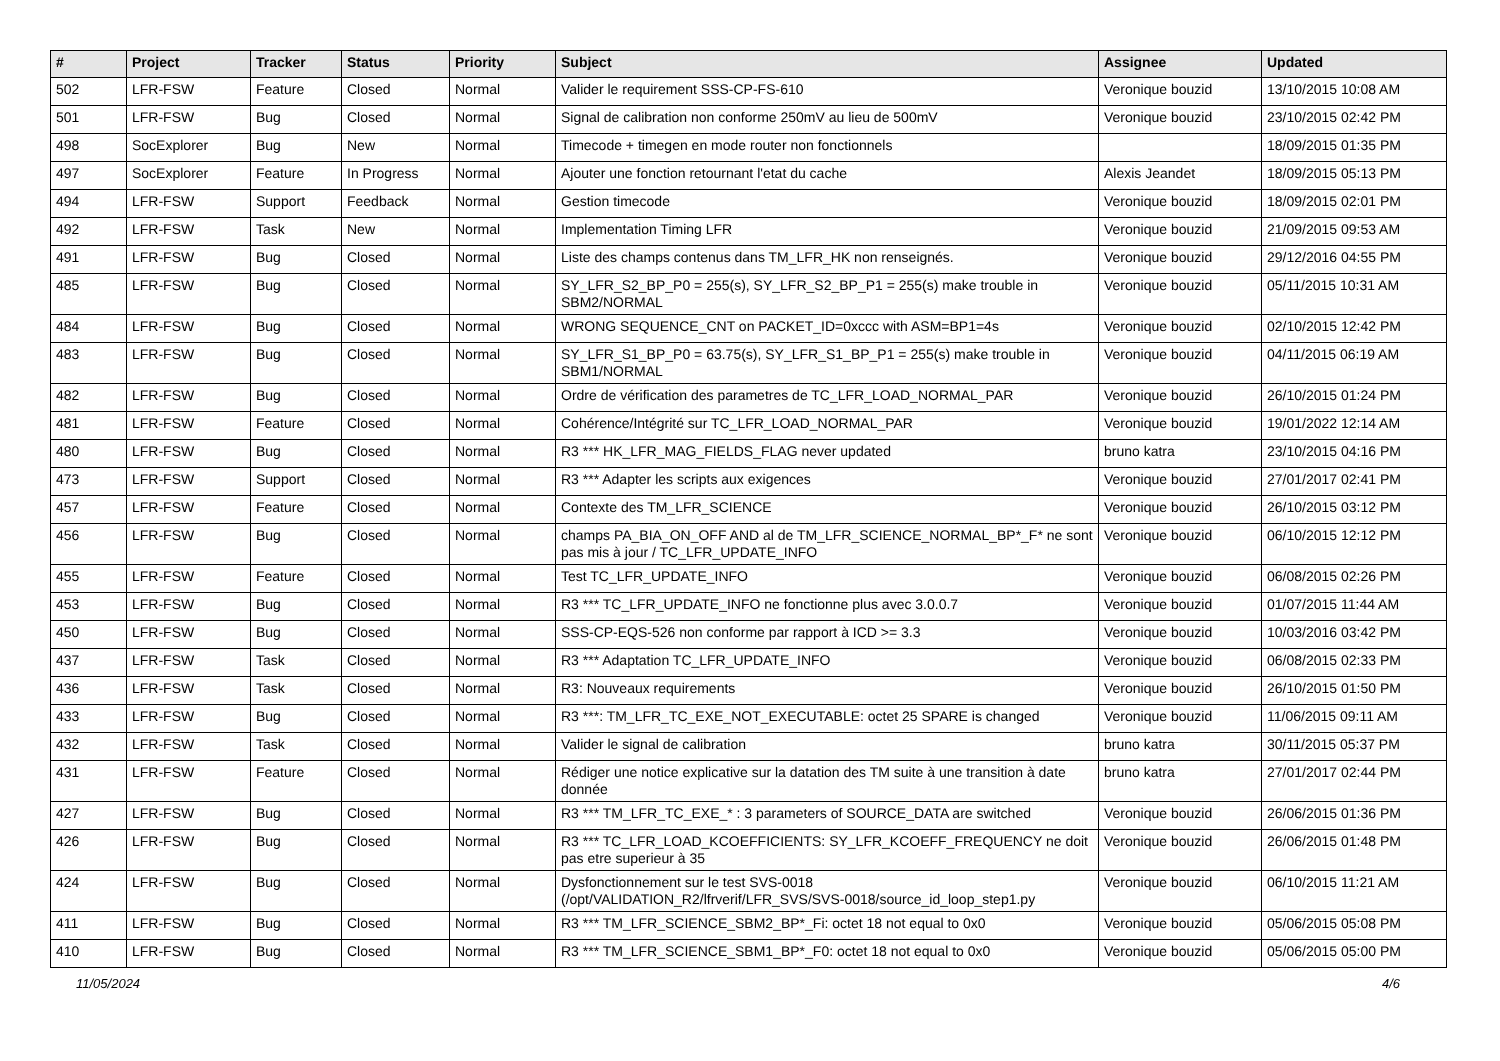| # | Project | Tracker | Status | Priority | Subject | Assignee | Updated |
| --- | --- | --- | --- | --- | --- | --- | --- |
| 502 | LFR-FSW | Feature | Closed | Normal | Valider le requirement SSS-CP-FS-610 | Veronique bouzid | 13/10/2015 10:08 AM |
| 501 | LFR-FSW | Bug | Closed | Normal | Signal de calibration non conforme 250mV au lieu de 500mV | Veronique bouzid | 23/10/2015 02:42 PM |
| 498 | SocExplorer | Bug | New | Normal | Timecode + timegen en mode router non fonctionnels | | 18/09/2015 01:35 PM |
| 497 | SocExplorer | Feature | In Progress | Normal | Ajouter une fonction retournant l'etat du cache | Alexis Jeandet | 18/09/2015 05:13 PM |
| 494 | LFR-FSW | Support | Feedback | Normal | Gestion timecode | Veronique bouzid | 18/09/2015 02:01 PM |
| 492 | LFR-FSW | Task | New | Normal | Implementation Timing LFR | Veronique bouzid | 21/09/2015 09:53 AM |
| 491 | LFR-FSW | Bug | Closed | Normal | Liste des champs contenus dans TM_LFR_HK non renseignés. | Veronique bouzid | 29/12/2016 04:55 PM |
| 485 | LFR-FSW | Bug | Closed | Normal | SY_LFR_S2_BP_P0 = 255(s), SY_LFR_S2_BP_P1 = 255(s) make trouble in SBM2/NORMAL | Veronique bouzid | 05/11/2015 10:31 AM |
| 484 | LFR-FSW | Bug | Closed | Normal | WRONG SEQUENCE_CNT on PACKET_ID=0xccc with ASM=BP1=4s | Veronique bouzid | 02/10/2015 12:42 PM |
| 483 | LFR-FSW | Bug | Closed | Normal | SY_LFR_S1_BP_P0 = 63.75(s), SY_LFR_S1_BP_P1 = 255(s) make trouble in SBM1/NORMAL | Veronique bouzid | 04/11/2015 06:19 AM |
| 482 | LFR-FSW | Bug | Closed | Normal | Ordre de vérification des parametres de TC_LFR_LOAD_NORMAL_PAR | Veronique bouzid | 26/10/2015 01:24 PM |
| 481 | LFR-FSW | Feature | Closed | Normal | Cohérence/Intégrité sur TC_LFR_LOAD_NORMAL_PAR | Veronique bouzid | 19/01/2022 12:14 AM |
| 480 | LFR-FSW | Bug | Closed | Normal | R3 *** HK_LFR_MAG_FIELDS_FLAG never updated | bruno katra | 23/10/2015 04:16 PM |
| 473 | LFR-FSW | Support | Closed | Normal | R3 *** Adapter les scripts aux exigences | Veronique bouzid | 27/01/2017 02:41 PM |
| 457 | LFR-FSW | Feature | Closed | Normal | Contexte des TM_LFR_SCIENCE | Veronique bouzid | 26/10/2015 03:12 PM |
| 456 | LFR-FSW | Bug | Closed | Normal | champs PA_BIA_ON_OFF AND al de TM_LFR_SCIENCE_NORMAL_BP*_F* ne sont pas mis à jour / TC_LFR_UPDATE_INFO | Veronique bouzid | 06/10/2015 12:12 PM |
| 455 | LFR-FSW | Feature | Closed | Normal | Test TC_LFR_UPDATE_INFO | Veronique bouzid | 06/08/2015 02:26 PM |
| 453 | LFR-FSW | Bug | Closed | Normal | R3 *** TC_LFR_UPDATE_INFO ne fonctionne plus avec 3.0.0.7 | Veronique bouzid | 01/07/2015 11:44 AM |
| 450 | LFR-FSW | Bug | Closed | Normal | SSS-CP-EQS-526 non conforme par rapport à ICD >= 3.3 | Veronique bouzid | 10/03/2016 03:42 PM |
| 437 | LFR-FSW | Task | Closed | Normal | R3 *** Adaptation TC_LFR_UPDATE_INFO | Veronique bouzid | 06/08/2015 02:33 PM |
| 436 | LFR-FSW | Task | Closed | Normal | R3: Nouveaux requirements | Veronique bouzid | 26/10/2015 01:50 PM |
| 433 | LFR-FSW | Bug | Closed | Normal | R3 ***: TM_LFR_TC_EXE_NOT_EXECUTABLE: octet 25 SPARE is changed | Veronique bouzid | 11/06/2015 09:11 AM |
| 432 | LFR-FSW | Task | Closed | Normal | Valider le signal de calibration | bruno katra | 30/11/2015 05:37 PM |
| 431 | LFR-FSW | Feature | Closed | Normal | Rédiger une notice explicative sur la datation des TM suite à une transition à date donnée | bruno katra | 27/01/2017 02:44 PM |
| 427 | LFR-FSW | Bug | Closed | Normal | R3 *** TM_LFR_TC_EXE_* : 3 parameters of SOURCE_DATA are switched | Veronique bouzid | 26/06/2015 01:36 PM |
| 426 | LFR-FSW | Bug | Closed | Normal | R3 *** TC_LFR_LOAD_KCOEFFICIENTS: SY_LFR_KCOEFF_FREQUENCY ne doit pas etre superieur à 35 | Veronique bouzid | 26/06/2015 01:48 PM |
| 424 | LFR-FSW | Bug | Closed | Normal | Dysfonctionnement sur le test SVS-0018 (/opt/VALIDATION_R2/lfrverif/LFR_SVS/SVS-0018/source_id_loop_step1.py | Veronique bouzid | 06/10/2015 11:21 AM |
| 411 | LFR-FSW | Bug | Closed | Normal | R3 *** TM_LFR_SCIENCE_SBM2_BP*_Fi: octet 18 not equal to 0x0 | Veronique bouzid | 05/06/2015 05:08 PM |
| 410 | LFR-FSW | Bug | Closed | Normal | R3 *** TM_LFR_SCIENCE_SBM1_BP*_F0: octet 18 not equal to 0x0 | Veronique bouzid | 05/06/2015 05:00 PM |
11/05/2024 4/6